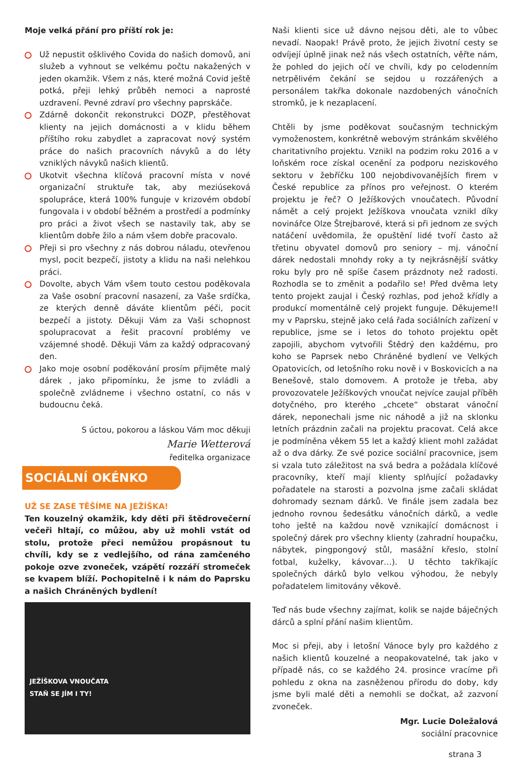Moje velká přání pro příští rok je:
Už nepustit ošklivého Covida do našich domovů, ani služeb a vyhnout se velkému počtu nakažených v jeden okamžik. Všem z nás, které možná Covid ještě potká, přeji lehký průběh nemoci a naprosté uzdravení. Pevné zdraví pro všechny paprskáče.
Zdárně dokončit rekonstrukci DOZP, přestěhovat klienty na jejich domácnosti a v klidu během příštího roku zabydlet a zapracovat nový systém práce do našich pracovních návyků a do léty vzniklých návyků našich klientů.
Ukotvit všechna klíčová pracovní místa v nové organizační struktuře tak, aby meziúseková spolupráce, která 100% funguje v krizovém období fungovala i v období běžném a prostředí a podmínky pro práci a život všech se nastavily tak, aby se klientům dobře žilo a nám všem dobře pracovalo.
Přeji si pro všechny z nás dobrou náladu, otevřenou mysl, pocit bezpečí, jistoty a klidu na naši nelehkou práci.
Dovolte, abych Vám všem touto cestou poděkovala za Vaše osobní pracovní nasazení, za Vaše srdíčka, ze kterých denně dáváte klientům péči, pocit bezpečí a jistoty. Děkuji Vám za Vaši schopnost spolupracovat a řešit pracovní problémy ve vzájemné shodě. Děkuji Vám za každý odpracovaný den.
Jako moje osobní poděkování prosím přijměte malý dárek , jako připomínku, že jsme to zvládli a společně zvládneme i všechno ostatní, co nás v budoucnu čeká.
S úctou, pokorou a láskou Vám moc děkuji
Marie Wetterová
ředitelka organizace
SOCIÁLNÍ OKÉNKO
UŽ SE ZASE TĚŠÍME NA JEŽÍŠKA!
Ten kouzelný okamžik, kdy děti při štědrovečerní večeři hltají, co můžou, aby už mohli vstát od stolu, protože přeci nemůžou propásnout tu chvíli, kdy se z vedlejšího, od rána zamčeného pokoje ozve zvoneček, vzápětí rozzáří stromeček se kvapem blíží. Pochopitelně i k nám do Paprsku a našich Chráněných bydlení!
JEŽÍŠKOVA VNOUČATA
STAŇ SE JÍM I TY!
Naši klienti sice už dávno nejsou děti, ale to vůbec nevadí. Naopak! Právě proto, že jejich životní cesty se odvíjejí úplně jinak než nás všech ostatních, věřte nám, že pohled do jejich očí ve chvíli, kdy po celodenním netrpělivém čekání se sejdou u rozzářených a personálem takřka dokonale nazdobených vánočních stromků, je k nezaplacení.
Chtěli by jsme poděkovat současným technickým vymoženostem, konkrétně webovým stránkám skvělého charitativního projektu. Vznikl na podzim roku 2016 a v loňském roce získal ocenění za podporu neziskového sektoru v žebříčku 100 nejobdivovanějších firem v České republice za přínos pro veřejnost. O kterém projektu je řeč? O Ježíškových vnoučatech. Původní námět a celý projekt Ježíškova vnoučata vznikl díky novinářce Olze Štrejbarové, která si při jednom ze svých natáčení uvědomila, že opuštění lidé tvoří často až třetinu obyvatel domovů pro seniory – mj. vánoční dárek nedostali mnohdy roky a ty nejkrásnější svátky roku byly pro ně spíše časem prázdnoty než radosti. Rozhodla se to změnit a podařilo se! Před dvěma lety tento projekt zaujal i Český rozhlas, pod jehož křídly a produkcí momentálně celý projekt funguje. Děkujeme!I my v Paprsku, stejně jako celá řada sociálních zařízení v republice, jsme se i letos do tohoto projektu opět zapojili, abychom vytvořili Štědrý den každému, pro koho se Paprsek nebo Chráněné bydlení ve Velkých Opatovicích, od letošního roku nově i v Boskovicích a na Benešově, stalo domovem. A protože je třeba, aby provozovatele Ježíškových vnoučat nejvíce zaujal příběh dotyčného, pro kterého „chcete“ obstarat vánoční dárek, neponechali jsme nic náhodě a již na sklonku letních prázdnin začali na projektu pracovat. Celá akce je podmíněna věkem 55 let a každý klient mohl zažádat až o dva dárky. Ze své pozice sociální pracovnice, jsem si vzala tuto záležitost na svá bedra a požádala klíčové pracovníky, kteří mají klienty splňující požadavky pořadatele na starosti a pozvolna jsme začali skládat dohromady seznam dárků. Ve finále jsem zadala bez jednoho rovnou šedesátku vánočních dárků, a vedle toho ještě na každou nově vznikající domácnost i společný dárek pro všechny klienty (zahradní houpačku, nábytek, pingpongový stůl, masážní křeslo, stolní fotbal, kuželky, kávovar…). U těchto takříkajíc společných dárků bylo velkou výhodou, že nebyly pořadatelem limitovány věkově.
Teď nás bude všechny zajímat, kolik se najde báječných dárců a splní přání našim klientům.
Moc si přeji, aby i letošní Vánoce byly pro každého z našich klientů kouzelné a neopakovatelné, tak jako v případě nás, co se každého 24. prosince vracíme při pohledu z okna na zasněženou přírodu do doby, kdy jsme byli malé děti a nemohli se dočkat, až zazvoní zvoneček.
Mgr. Lucie Doležalová
sociální pracovnice
strana 3